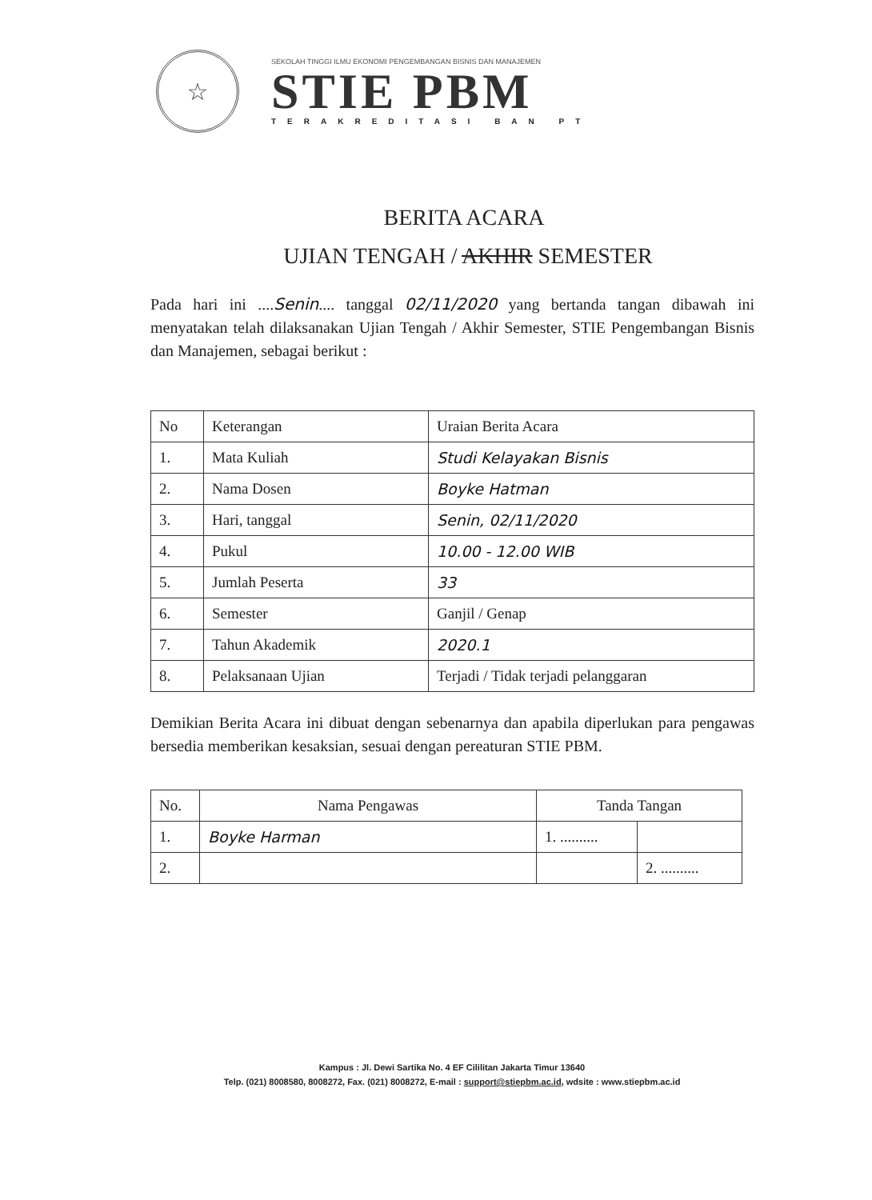☆
SEKOLAH TINGGI ILMU EKONOMI PENGEMBANGAN BISNIS DAN MANAJEMEN
STIE PBM
TERAKREDITASI BAN PT
BERITA ACARA
UJIAN TENGAH / AKHIR SEMESTER
Pada hari ini ....Senin.... tanggal 02/11/2020 yang bertanda tangan dibawah ini menyatakan telah dilaksanakan Ujian Tengah / Akhir Semester, STIE Pengembangan Bisnis dan Manajemen, sebagai berikut :
| No | Keterangan | Uraian Berita Acara |
| --- | --- | --- |
| 1. | Mata Kuliah | Studi Kelayakan Bisnis |
| 2. | Nama Dosen | Boyke Hatman |
| 3. | Hari, tanggal | Senin, 02/11/2020 |
| 4. | Pukul | 10.00 - 12.00 WIB |
| 5. | Jumlah Peserta | 33 |
| 6. | Semester | Ganjil / Genap |
| 7. | Tahun Akademik | 2020.1 |
| 8. | Pelaksanaan Ujian | Terjadi / Tidak terjadi pelanggaran |
Demikian Berita Acara ini dibuat dengan sebenarnya dan apabila diperlukan para pengawas bersedia memberikan kesaksian, sesuai dengan pereaturan STIE PBM.
| No. | Nama Pengawas | Tanda Tangan | |
| --- | --- | --- | --- |
| 1. | Boyke Harman | 1. .......... | |
| 2. | | | 2. .......... |
Kampus : Jl. Dewi Sartika No. 4 EF Cililitan Jakarta Timur 13640
Telp. (021) 8008580, 8008272, Fax. (021) 8008272, E-mail : support@stiepbm.ac.id, wdsite : www.stiepbm.ac.id